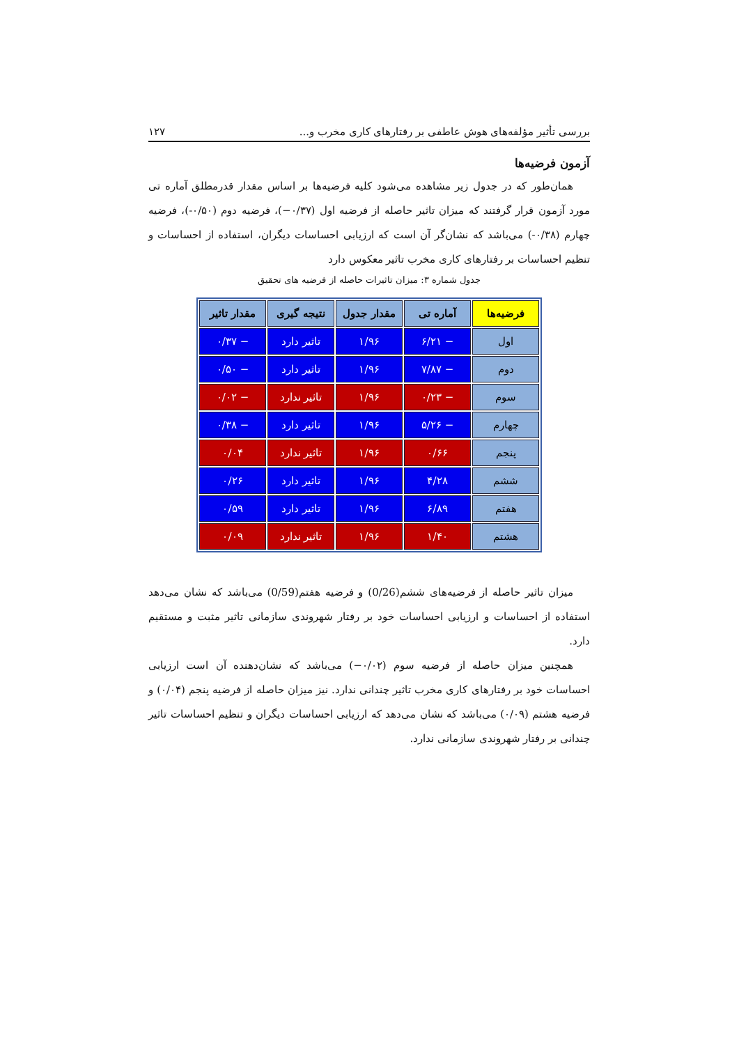بررسی تأثیر مؤلفه‌های هوش عاطفی بر رفتارهای کاری مخرب و... ۱۲۷
آزمون فرضیه‌ها
همان‌طور که در جدول زیر مشاهده می‌شود کلیه فرضیه‌ها بر اساس مقدار قدرمطلق آماره تی مورد آزمون قرار گرفتند که میزان تاثیر حاصله از فرضیه اول (۰/۳۷−)، فرضیه دوم (۰/۵۰-)، فرضیه چهارم (۰/۳۸-) می‌باشد که نشان‌گر آن است که ارزیابی احساسات دیگران، استفاده از احساسات و تنظیم احساسات بر رفتارهای کاری مخرب تاثیر معکوس دارد
جدول شماره ۳: میزان تاثیرات حاصله از فرضیه های تحقیق
| فرضیه‌ها | آماره تی | مقدار جدول | نتیجه گیری | مقدار تاثیر |
| --- | --- | --- | --- | --- |
| اول | − ۶/۲۱ | ۱/۹۶ | تاثیر دارد | − ۰/۳۷ |
| دوم | − ۷/۸۷ | ۱/۹۶ | تاثیر دارد | − ۰/۵۰ |
| سوم | − ۰/۲۳ | ۱/۹۶ | تاثیر ندارد | − ۰/۰۲ |
| چهارم | − ۵/۲۶ | ۱/۹۶ | تاثیر دارد | − ۰/۳۸ |
| پنجم | ۰/۶۶ | ۱/۹۶ | تاثیر ندارد | ۰/۰۴ |
| ششم | ۴/۲۸ | ۱/۹۶ | تاثیر دارد | ۰/۲۶ |
| هفتم | ۶/۸۹ | ۱/۹۶ | تاثیر دارد | ۰/۵۹ |
| هشتم | ۱/۴۰ | ۱/۹۶ | تاثیر ندارد | ۰/۰۹ |
میزان تاثیر حاصله از فرضیه‌های ششم(0/26) و فرضیه هفتم(0/59) می‌باشد که نشان می‌دهد استفاده از احساسات و ارزیابی احساسات خود بر رفتار شهروندی سازمانی تاثیر مثبت و مستقیم دارد.
همچنین میزان حاصله از فرضیه سوم (۰/۰۲−) می‌باشد که نشان‌دهنده آن است ارزیابی احساسات خود بر رفتارهای کاری مخرب تاثیر چندانی ندارد. نیز میزان حاصله از فرضیه پنجم (۰/۰۴) و فرضیه هشتم (۰/۰۹) می‌باشد که نشان می‌دهد که ارزیابی احساسات دیگران و تنظیم احساسات تاثیر چندانی بر رفتار شهروندی سازمانی ندارد.